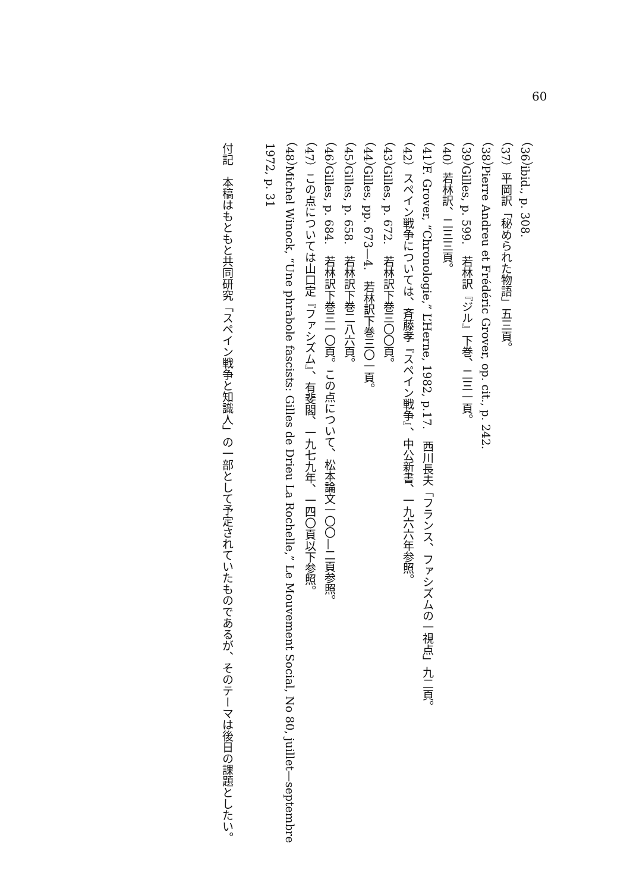60
（36）ibid., p. 308.
（37）平岡訳「秘められた物語」五三頁。
（38）Pierre Andreu et Frédéric Grover, op. cit., p. 242.
（39）Gilles, p. 599.　若林訳『ジル』下巻、二三一頁。
（40）若林訳、二三三頁。
（41）F. Grover, “Chronologie,” L’Herne, 1982, p.17.　西川長夫「フランス、ファシズムの一視点」九二頁。
（42）スペイン戦争については、斉藤孝『スペイン戦争』、中公新書、一九六六年参照。
（43）Gilles, p. 672.　若林訳下巻三〇〇頁。
（44）Gilles, pp. 673—4.　若林訳下巻三〇一頁。
（45）Gilles, p. 658.　若林訳下巻二八六頁。
（46）Gilles, p. 684.　若林訳下巻三一〇頁。この点について、松本論文一〇〇—二頁参照。
（47）この点については山口定『ファシズム』、有斐閣、一九七九年、一四〇頁以下参照。
（48）Michel Winock, “Une phrabole fascists: Gilles de Drieu La Rochelle,” Le Mouvement Social, No 80, juillet—septembre 1972, p. 31
付記　本稿はもともと共同研究「スペイン戦争と知識人」の一部として予定されていたものであるが、そのテーマは後日の課題としたい。